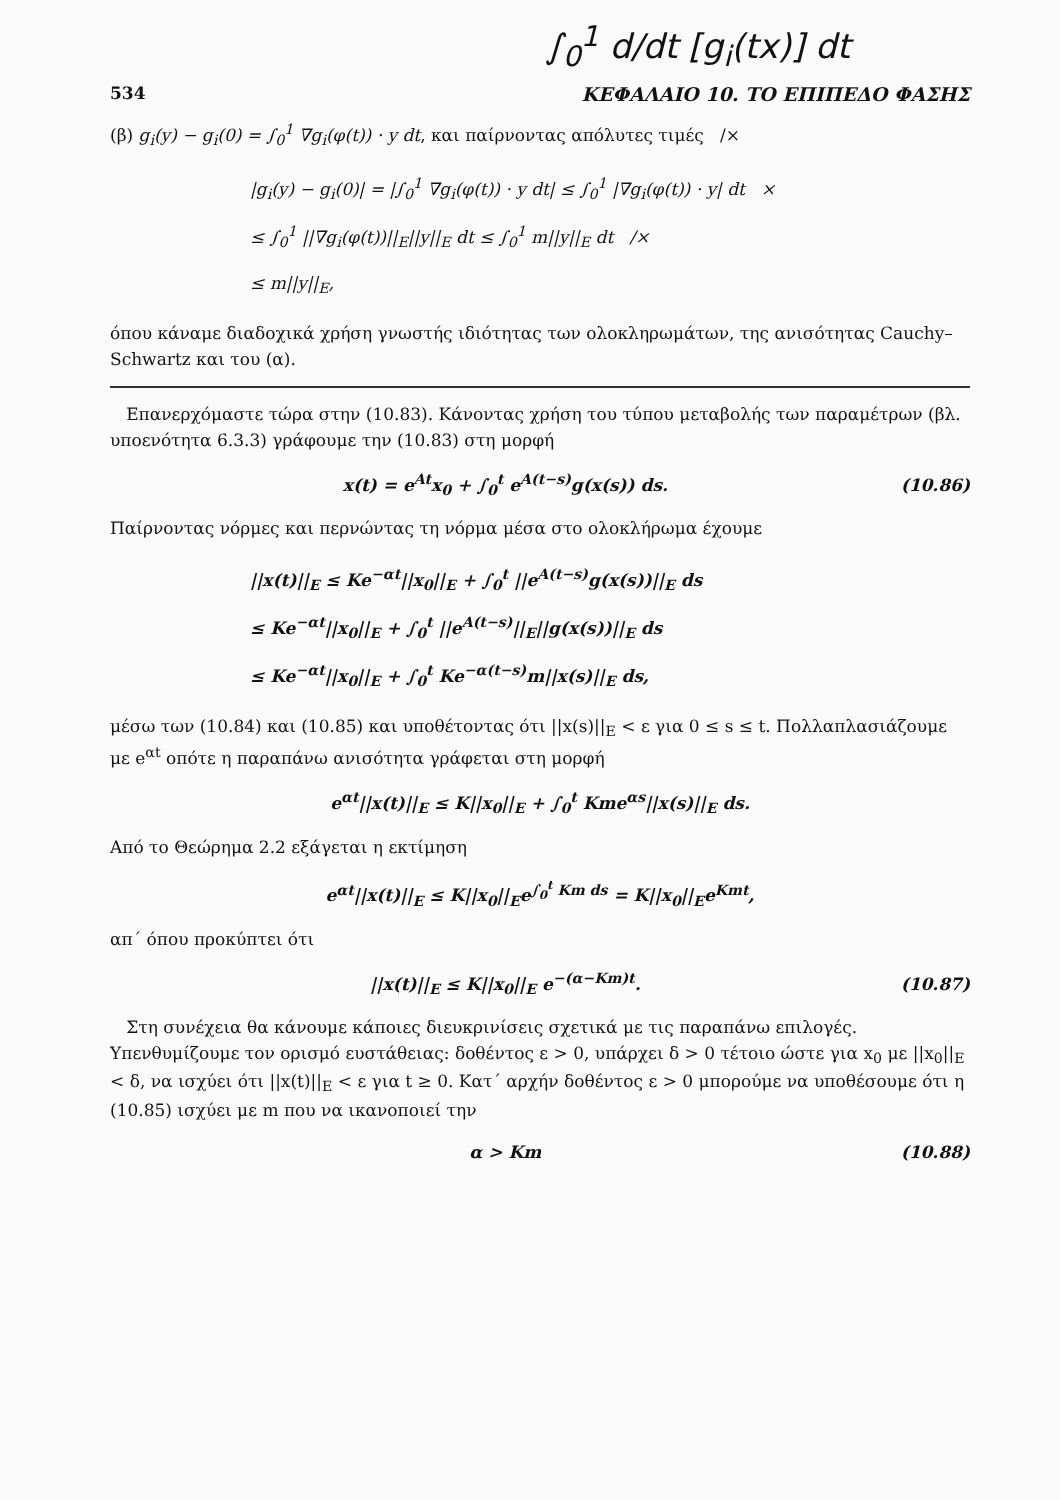∫<sub>0</sub><sup>1</sup> d/dt [g<sub>i</sub>(tx)] dt
534 ΚΕΦΑΛΑΙΟ 10. ΤΟ ΕΠΙΠΕΔΟ ΦΑΣΗΣ
(β) g<sub>i</sub>(y) − g<sub>i</sub>(0) = ∫<sub>0</sub><sup>1</sup> ∇g<sub>i</sub>(φ(t)) · y dt, και παίρνοντας απόλυτες τιμές /×
|g<sub>i</sub>(y) − g<sub>i</sub>(0)| = |∫<sub>0</sub><sup>1</sup> ∇g<sub>i</sub>(φ(t)) · y dt| ≤ ∫<sub>0</sub><sup>1</sup> |∇g<sub>i</sub>(φ(t)) · y| dt ×
≤ ∫<sub>0</sub><sup>1</sup> ||∇g<sub>i</sub>(φ(t))||<sub>E</sub>||y||<sub>E</sub> dt ≤ ∫<sub>0</sub><sup>1</sup> m||y||<sub>E</sub> dt /×
≤ m||y||<sub>E</sub>,
όπου κάναμε διαδοχικά χρήση γνωστής ιδιότητας των ολοκληρωμάτων, της ανισότητας Cauchy–Schwartz και του (α).
Επανερχόμαστε τώρα στην (10.83). Κάνοντας χρήση του τύπου μεταβολής των παραμέτρων (βλ. υποενότητα 6.3.3) γράφουμε την (10.83) στη μορφή
x(t) = e<sup>At</sup>x<sub>0</sub> + ∫<sub>0</sub><sup>t</sup> e<sup>A(t−s)</sup>g(x(s)) ds. (10.86)
Παίρνοντας νόρμες και περνώντας τη νόρμα μέσα στο ολοκλήρωμα έχουμε
||x(t)||<sub>E</sub> ≤ Ke<sup>−αt</sup>||x<sub>0</sub>||<sub>E</sub> + ∫<sub>0</sub><sup>t</sup> ||e<sup>A(t−s)</sup>g(x(s))||<sub>E</sub> ds
≤ Ke<sup>−αt</sup>||x<sub>0</sub>||<sub>E</sub> + ∫<sub>0</sub><sup>t</sup> ||e<sup>A(t−s)</sup>||<sub>E</sub>||g(x(s))||<sub>E</sub> ds
≤ Ke<sup>−αt</sup>||x<sub>0</sub>||<sub>E</sub> + ∫<sub>0</sub><sup>t</sup> Ke<sup>−α(t−s)</sup>m||x(s)||<sub>E</sub> ds,
μέσω των (10.84) και (10.85) και υποθέτοντας ότι ||x(s)||<sub>E</sub> < ε για 0 ≤ s ≤ t. Πολλαπλασιάζουμε με e<sup>αt</sup> οπότε η παραπάνω ανισότητα γράφεται στη μορφή
e<sup>αt</sup>||x(t)||<sub>E</sub> ≤ K||x<sub>0</sub>||<sub>E</sub> + ∫<sub>0</sub><sup>t</sup> Kme<sup>αs</sup>||x(s)||<sub>E</sub> ds.
Από το Θεώρημα 2.2 εξάγεται η εκτίμηση
e<sup>αt</sup>||x(t)||<sub>E</sub> ≤ K||x<sub>0</sub>||<sub>E</sub>e<sup>∫<sub>0</sub><sup>t</sup> Km ds</sup> = K||x<sub>0</sub>||<sub>E</sub>e<sup>Kmt</sup>,
απ΄ όπου προκύπτει ότι
||x(t)||<sub>E</sub> ≤ K||x<sub>0</sub>||<sub>E</sub> e<sup>−(α−Km)t</sup>. (10.87)
Στη συνέχεια θα κάνουμε κάποιες διευκρινίσεις σχετικά με τις παραπάνω επιλογές. Υπενθυμίζουμε τον ορισμό ευστάθειας: δοθέντος ε > 0, υπάρχει δ > 0 τέτοιο ώστε για x<sub>0</sub> με ||x<sub>0</sub>||<sub>E</sub> < δ, να ισχύει ότι ||x(t)||<sub>E</sub> < ε για t ≥ 0. Κατ΄ αρχήν δοθέντος ε > 0 μπορούμε να υποθέσουμε ότι η (10.85) ισχύει με m που να ικανοποιεί την
α > Km (10.88)